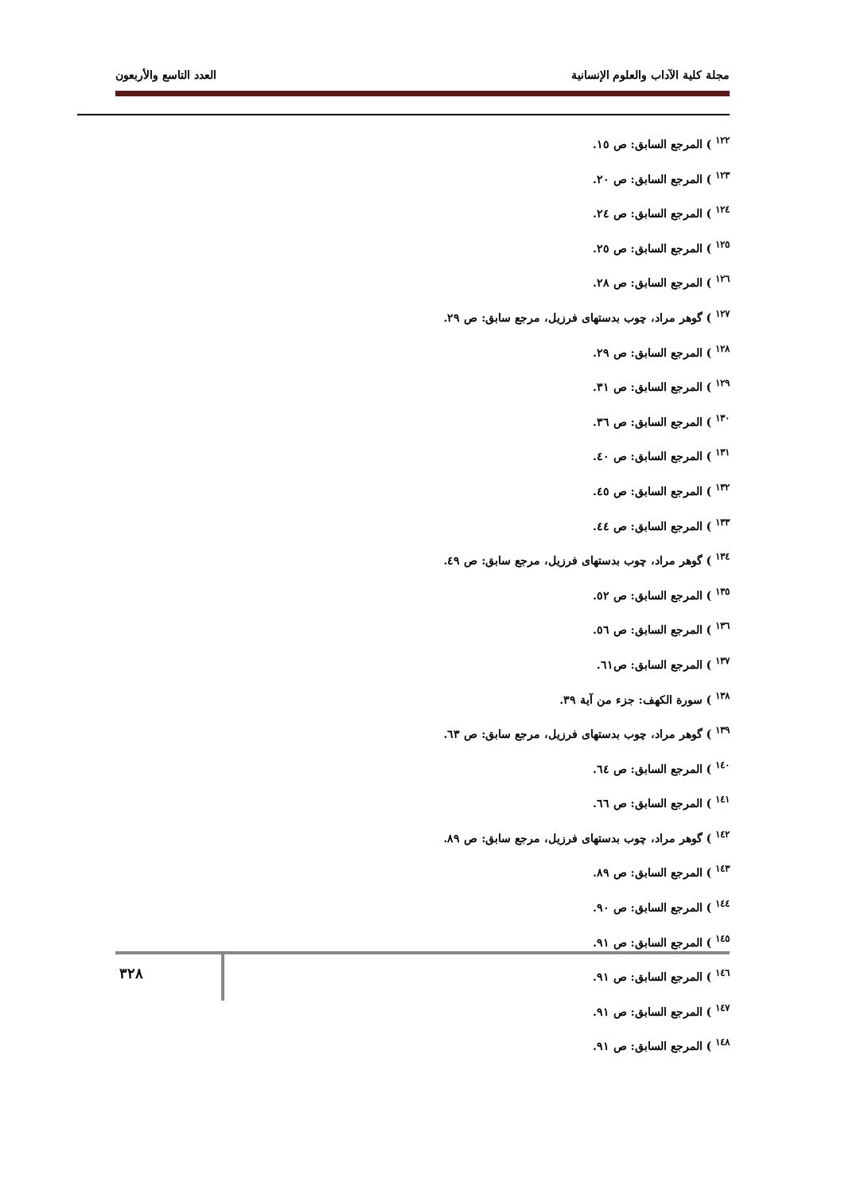مجلة كلية الآداب والعلوم الإنسانية العدد التاسع والأربعون
<sup>١٢٢</sup> ) المرجع السابق: ص ١٥.
<sup>١٢٣</sup> ) المرجع السابق: ص ٢٠.
<sup>١٢٤</sup> ) المرجع السابق: ص ٢٤.
<sup>١٢٥</sup> ) المرجع السابق: ص ٢٥.
<sup>١٢٦</sup> ) المرجع السابق: ص ٢٨.
<sup>١٢٧</sup> ) گوهر مراد، چوب بدستهای فرزيل، مرجع سابق: ص ٢٩.
<sup>١٢٨</sup> ) المرجع السابق: ص ٢٩.
<sup>١٢٩</sup> ) المرجع السابق: ص ٣١.
<sup>١٣٠</sup> ) المرجع السابق: ص ٣٦.
<sup>١٣١</sup> ) المرجع السابق: ص ٤٠.
<sup>١٣٢</sup> ) المرجع السابق: ص ٤٥.
<sup>١٣٣</sup> ) المرجع السابق: ص ٤٤.
<sup>١٣٤</sup> ) گوهر مراد، چوب بدستهای فرزيل، مرجع سابق: ص ٤٩.
<sup>١٣٥</sup> ) المرجع السابق: ص ٥٢.
<sup>١٣٦</sup> ) المرجع السابق: ص ٥٦.
<sup>١٣٧</sup> ) المرجع السابق: ص٦١.
<sup>١٣٨</sup> ) سورة الكهف: جزء من آية ٣٩.
<sup>١٣٩</sup> ) گوهر مراد، چوب بدستهای فرزيل، مرجع سابق: ص ٦٣.
<sup>١٤٠</sup> ) المرجع السابق: ص ٦٤.
<sup>١٤١</sup> ) المرجع السابق: ص ٦٦.
<sup>١٤٢</sup> ) گوهر مراد، چوب بدستهای فرزيل، مرجع سابق: ص ٨٩.
<sup>١٤٣</sup> ) المرجع السابق: ص ٨٩.
<sup>١٤٤</sup> ) المرجع السابق: ص ٩٠.
<sup>١٤٥</sup> ) المرجع السابق: ص ٩١.
<sup>١٤٦</sup> ) المرجع السابق: ص ٩١.
<sup>١٤٧</sup> ) المرجع السابق: ص ٩١.
<sup>١٤٨</sup> ) المرجع السابق: ص ٩١.
٣٢٨